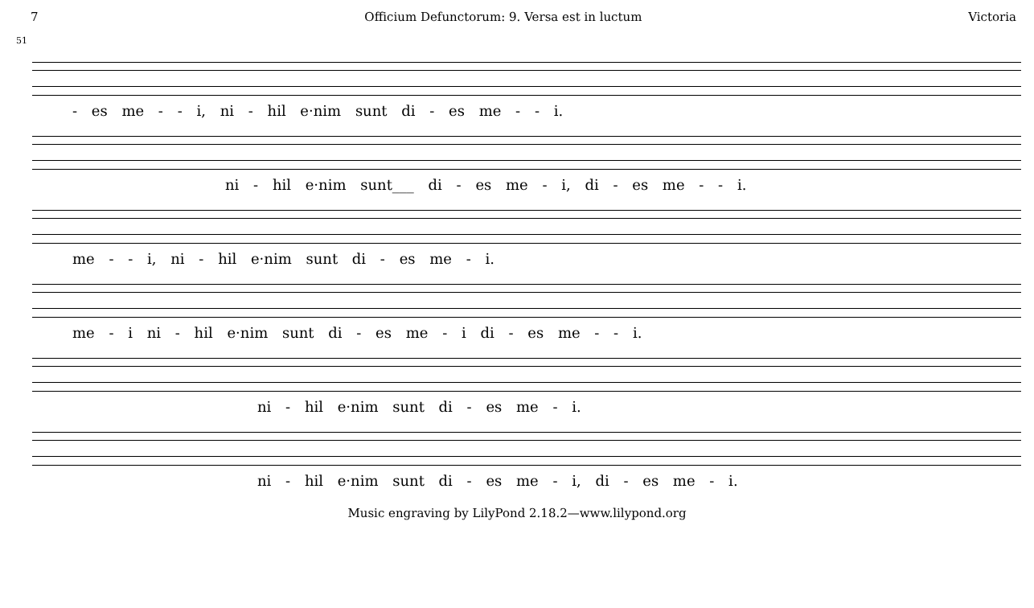7 Officium Defunctorum: 9. Versa est in luctum Victoria
51
- es me - - i, ni - hil e·nim sunt di - es me - - i.
ni - hil e·nim sunt___ di - es me - i, di - es me - - i.
me - - i, ni - hil e·nim sunt di - es me - i.
me - i ni - hil e·nim sunt di - es me - i di - es me - - i.
ni - hil e·nim sunt di - es me - i.
ni - hil e·nim sunt di - es me - i, di - es me - i.
Music engraving by LilyPond 2.18.2—www.lilypond.org